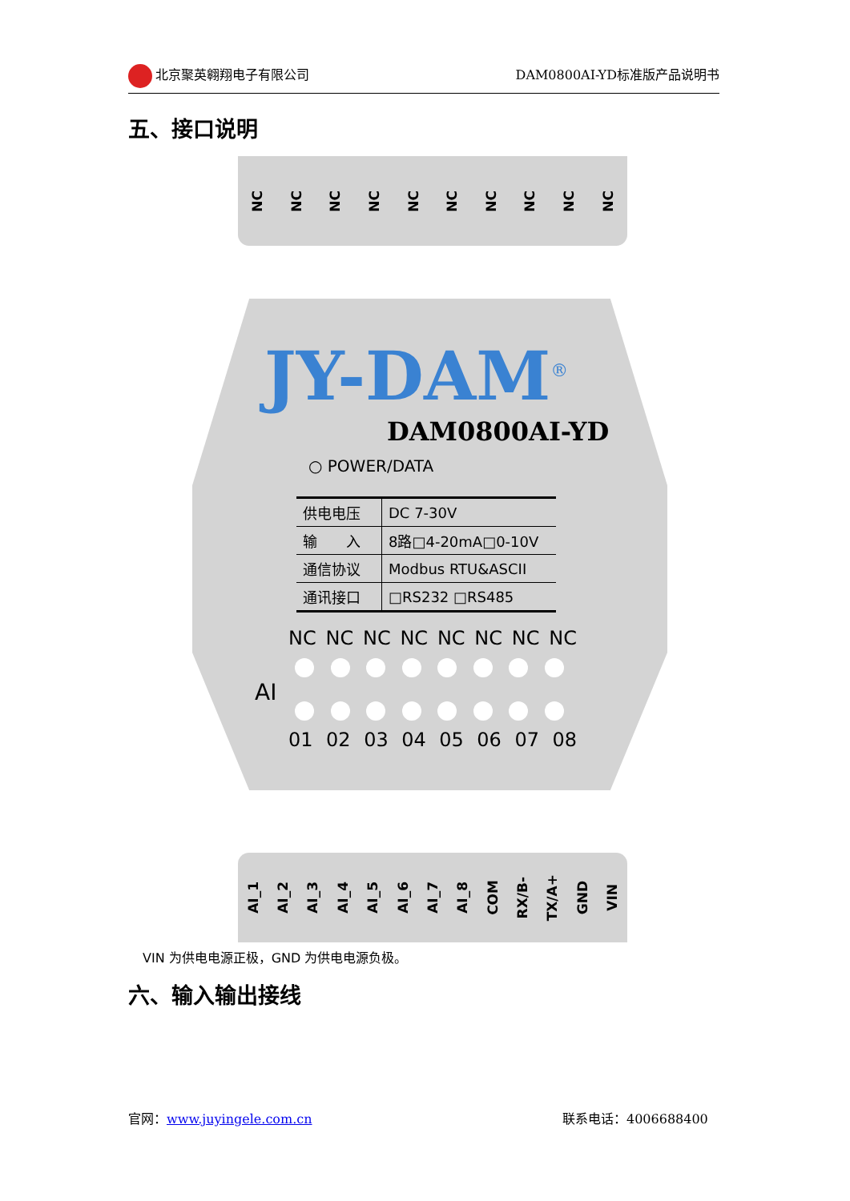北京聚英翱翔电子有限公司 DAM0800AI-YD标准版产品说明书
五、接口说明
NC NC NC NC NC NC NC NC NC NC
JY-DAM<sup>®</sup>
DAM0800AI-YD
○ POWER/DATA
| 供电电压 | DC 7-30V |
| 输 入 | 8路□4-20mA□0-10V |
| 通信协议 | Modbus RTU&ASCII |
| 通讯接口 | □RS232 □RS485 |
NC NC NC NC NC NC NC NC
AI
01 02 03 04 05 06 07 08
AI_1 AI_2 AI_3 AI_4 AI_5 AI_6 AI_7 AI_8 COM RX/B- TX/A+ GND VIN
VIN 为供电电源正极，GND 为供电电源负极。
六、输入输出接线
官网：www.juyingele.com.cn 联系电话：4006688400